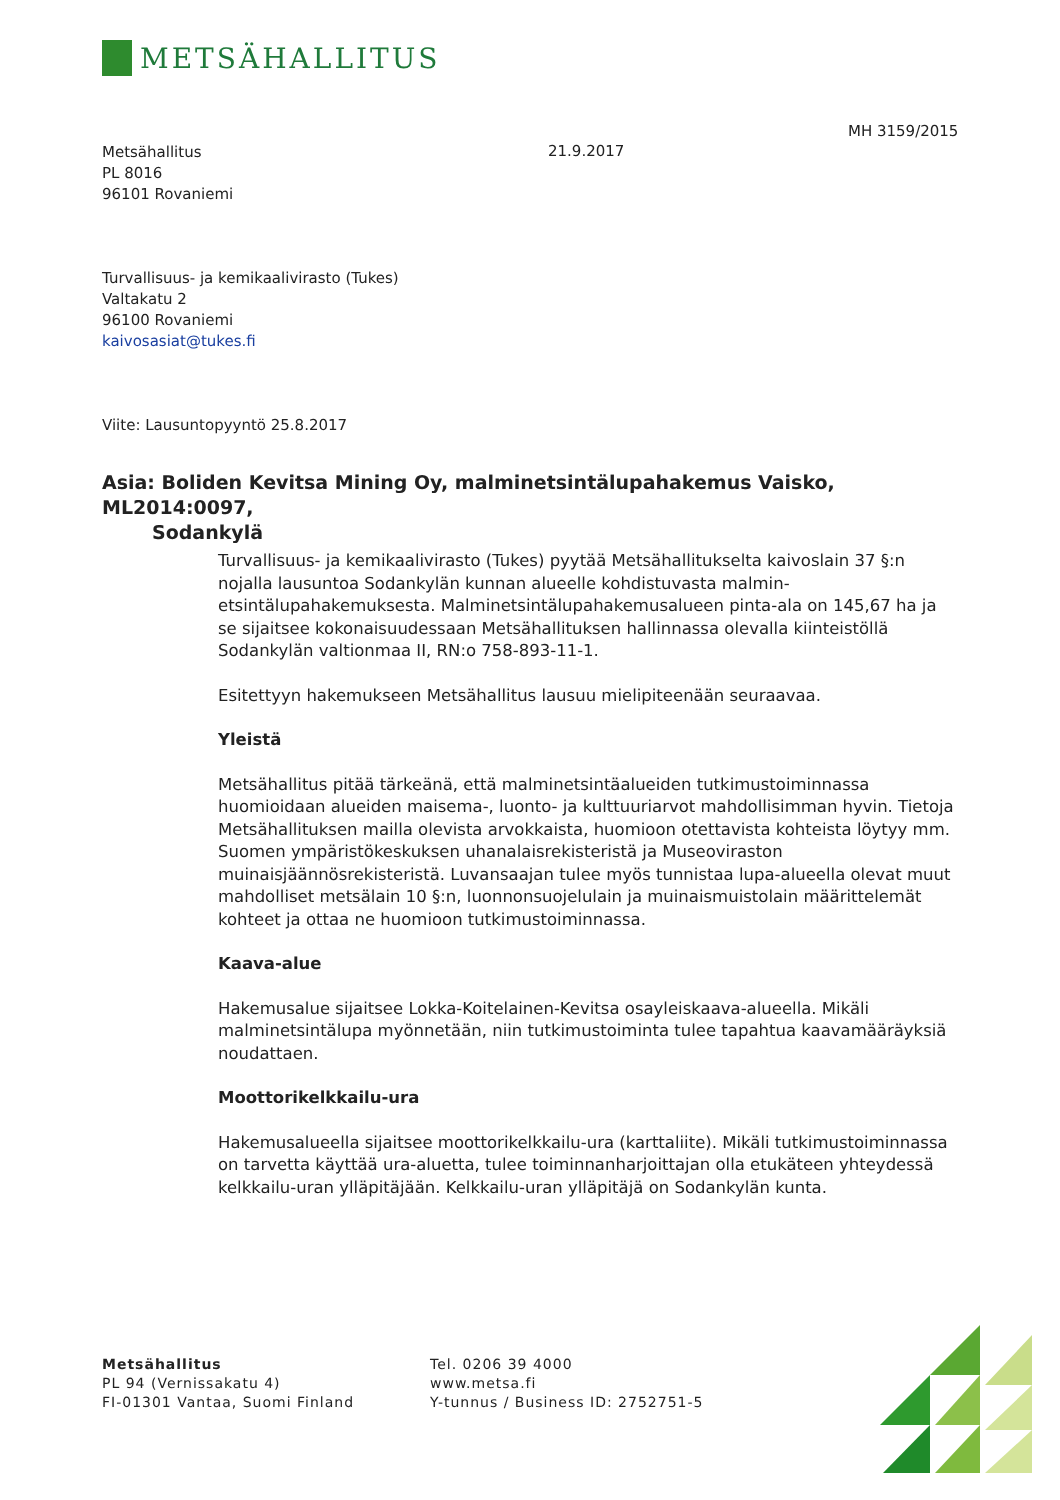METSÄHALLITUS
MH 3159/2015
Metsähallitus
PL 8016
96101 Rovaniemi
21.9.2017
Turvallisuus- ja kemikaalivirasto (Tukes)
Valtakatu 2
96100 Rovaniemi
kaivosasiat@tukes.fi
Viite: Lausuntopyyntö 25.8.2017
Asia: Boliden Kevitsa Mining Oy, malminetsintälupahakemus Vaisko, ML2014:0097,
Sodankylä
Turvallisuus- ja kemikaalivirasto (Tukes) pyytää Metsähallitukselta kaivoslain 37 §:n nojalla lausuntoa Sodankylän kunnan alueelle kohdistuvasta malmin­etsintälupahakemuksesta. Malminetsintälupahakemusalueen pinta-ala on 145,67 ha ja se sijaitsee kokonaisuudessaan Metsähallituksen hallinnassa olevalla kiinteistöllä Sodankylän valtionmaa II, RN:o 758-893-11-1.
Esitettyyn hakemukseen Metsähallitus lausuu mielipiteenään seuraavaa.
Yleistä
Metsähallitus pitää tärkeänä, että malminetsintäalueiden tutkimustoiminnassa huomioidaan alueiden maisema-, luonto- ja kulttuuriarvot mahdollisimman hyvin. Tietoja Metsähallituksen mailla olevista arvokkaista, huomioon otettavista kohteista löytyy mm. Suomen ympäristökeskuksen uhanalaisrekisteristä ja Museoviraston muinaisjäännösrekisteristä. Luvansaajan tulee myös tunnistaa lupa-alueella olevat muut mahdolliset metsälain 10 §:n, luonnonsuojelulain ja muinaismuistolain määrittelemät kohteet ja ottaa ne huomioon tutkimus­toiminnassa.
Kaava-alue
Hakemusalue sijaitsee Lokka-Koitelainen-Kevitsa osayleiskaava-alueella. Mikäli malminetsintälupa myönnetään, niin tutkimustoiminta tulee tapahtua kaavamääräyksiä noudattaen.
Moottorikelkkailu-ura
Hakemusalueella sijaitsee moottorikelkkailu-ura (karttaliite). Mikäli tutkimus­toiminnassa on tarvetta käyttää ura-aluetta, tulee toiminnanharjoittajan olla etukäteen yhteydessä kelkkailu-uran ylläpitäjään. Kelkkailu-uran ylläpitäjä on Sodankylän kunta.
Metsähallitus
PL 94 (Vernissakatu 4)
FI-01301 Vantaa, Suomi Finland
Tel. 0206 39 4000
www.metsa.fi
Y-tunnus / Business ID: 2752751-5